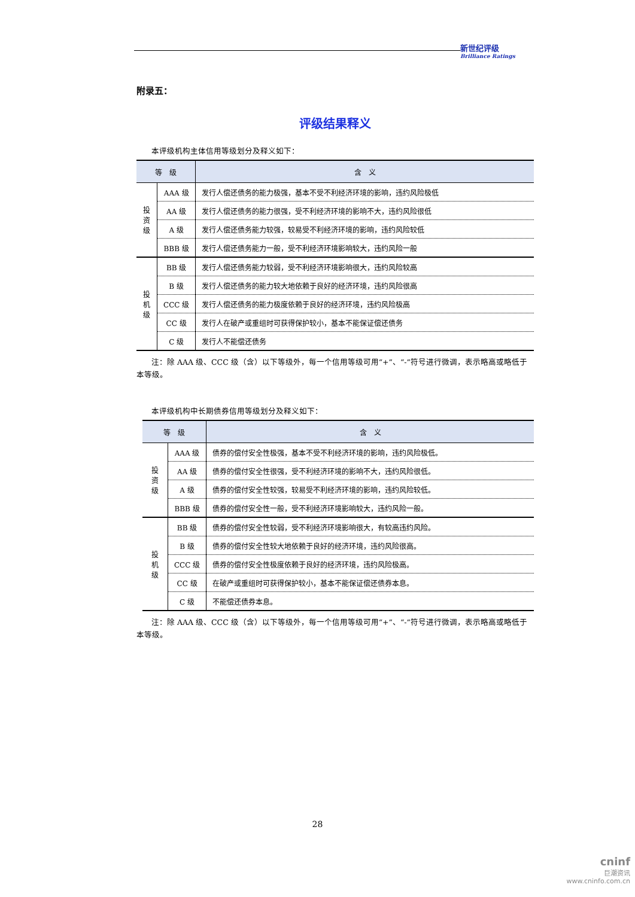新世纪评级
Brilliance Ratings
附录五：
评级结果释义
本评级机构主体信用等级划分及释义如下：
| 等 级 | | 含 义 |
| --- | --- | --- |
| 投 资 级 | AAA 级 | 发行人偿还债务的能力极强，基本不受不利经济环境的影响，违约风险极低 |
| | AA 级 | 发行人偿还债务的能力很强，受不利经济环境的影响不大，违约风险很低 |
| | A 级 | 发行人偿还债务能力较强，较易受不利经济环境的影响，违约风险较低 |
| | BBB 级 | 发行人偿还债务能力一般，受不利经济环境影响较大，违约风险一般 |
| 投 机 级 | BB 级 | 发行人偿还债务能力较弱，受不利经济环境影响很大，违约风险较高 |
| | B 级 | 发行人偿还债务的能力较大地依赖于良好的经济环境，违约风险很高 |
| | CCC 级 | 发行人偿还债务的能力极度依赖于良好的经济环境，违约风险极高 |
| | CC 级 | 发行人在破产或重组时可获得保护较小，基本不能保证偿还债务 |
| | C 级 | 发行人不能偿还债务 |
注：除 AAA 级、CCC 级（含）以下等级外，每一个信用等级可用“+”、“-”符号进行微调，表示略高或略低于本等级。
本评级机构中长期债券信用等级划分及释义如下：
| 等 级 | | 含 义 |
| --- | --- | --- |
| 投 资 级 | AAA 级 | 债券的偿付安全性极强，基本不受不利经济环境的影响，违约风险极低。 |
| | AA 级 | 债券的偿付安全性很强，受不利经济环境的影响不大，违约风险很低。 |
| | A 级 | 债券的偿付安全性较强，较易受不利经济环境的影响，违约风险较低。 |
| | BBB 级 | 债券的偿付安全性一般，受不利经济环境影响较大，违约风险一般。 |
| 投 机 级 | BB 级 | 债券的偿付安全性较弱，受不利经济环境影响很大，有较高违约风险。 |
| | B 级 | 债券的偿付安全性较大地依赖于良好的经济环境，违约风险很高。 |
| | CCC 级 | 债券的偿付安全性极度依赖于良好的经济环境，违约风险极高。 |
| | CC 级 | 在破产或重组时可获得保护较小，基本不能保证偿还债券本息。 |
| | C 级 | 不能偿还债券本息。 |
注：除 AAA 级、CCC 级（含）以下等级外，每一个信用等级可用“+”、“-”符号进行微调，表示略高或略低于本等级。
28
cninf
巨潮资讯
www.cninfo.com.cn